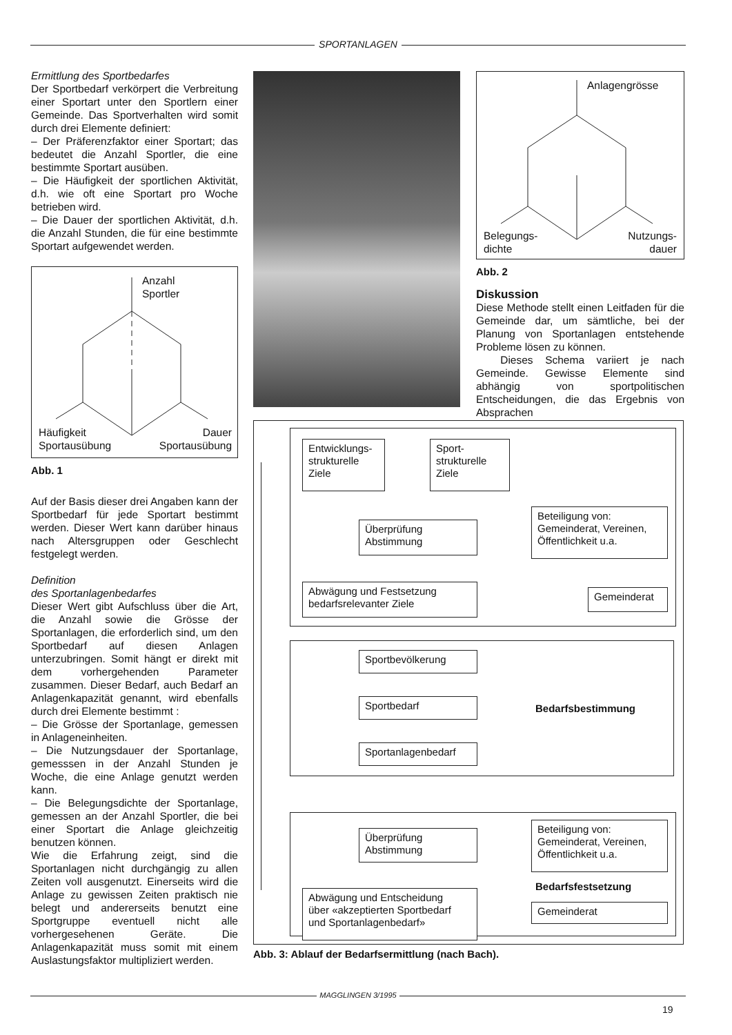SPORTANLAGEN
Ermittlung des Sportbedarfes
Der Sportbedarf verkörpert die Verbreitung einer Sportart unter den Sportlern einer Gemeinde. Das Sportverhalten wird somit durch drei Elemente definiert:
– Der Präferenzfaktor einer Sportart; das bedeutet die Anzahl Sportler, die eine bestimmte Sportart ausüben.
– Die Häufigkeit der sportlichen Aktivität, d.h. wie oft eine Sportart pro Woche betrieben wird.
– Die Dauer der sportlichen Aktivität, d.h. die Anzahl Stunden, die für eine bestimmte Sportart aufgewendet werden.
Anzahl
Sportler
Häufigkeit
Sportausübung
Dauer
Sportausübung
Abb. 1
Auf der Basis dieser drei Angaben kann der Sportbedarf für jede Sportart bestimmt werden. Dieser Wert kann darüber hinaus nach Altersgruppen oder Geschlecht festgelegt werden.
Definition
des Sportanlagenbedarfes
Dieser Wert gibt Aufschluss über die Art, die Anzahl sowie die Grösse der Sportanlagen, die erforderlich sind, um den Sportbedarf auf diesen Anlagen unterzubringen. Somit hängt er direkt mit dem vorhergehenden Parameter zusammen. Dieser Bedarf, auch Bedarf an Anlagenkapazität genannt, wird ebenfalls durch drei Elemente bestimmt :
– Die Grösse der Sportanlage, gemessen in Anlageneinheiten.
– Die Nutzungsdauer der Sportanlage, gemesssen in der Anzahl Stunden je Woche, die eine Anlage genutzt werden kann.
– Die Belegungsdichte der Sportanlage, gemessen an der Anzahl Sportler, die bei einer Sportart die Anlage gleichzeitig benutzen können.
Wie die Erfahrung zeigt, sind die Sportanlagen nicht durchgängig zu allen Zeiten voll ausgenutzt. Einerseits wird die Anlage zu gewissen Zeiten praktisch nie belegt und andererseits benutzt eine Sportgruppe eventuell nicht alle vorhergesehenen Geräte. Die Anlagenkapazität muss somit mit einem Auslastungsfaktor multipliziert werden.
Anlagengrösse
Belegungs-
dichte
Nutzungs-
dauer
Abb. 2
Diskussion
Diese Methode stellt einen Leitfaden für die Gemeinde dar, um sämtliche, bei der Planung von Sportanlagen entstehende Probleme lösen zu können.
Dieses Schema variiert je nach Gemeinde. Gewisse Elemente sind abhängig von sportpolitischen Entscheidungen, die das Ergebnis von Absprachen
Entwicklungs-
strukturelle
Ziele
Sport-
strukturelle
Ziele
Überprüfung
Abstimmung
Beteiligung von:
Gemeinderat, Vereinen,
Öffentlichkeit u.a.
Abwägung und Festsetzung
bedarfsrelevanter Ziele
Gemeinderat
Sportbevölkerung
Sportbedarf
Bedarfsbestimmung
Sportanlagenbedarf
Überprüfung
Abstimmung
Beteiligung von:
Gemeinderat, Vereinen,
Öffentlichkeit u.a.
Bedarfsfestsetzung
Abwägung und Entscheidung
über «akzeptierten Sportbedarf
und Sportanlagenbedarf»
Gemeinderat
Abb. 3: Ablauf der Bedarfsermittlung (nach Bach).
MAGGLINGEN 3/1995
19